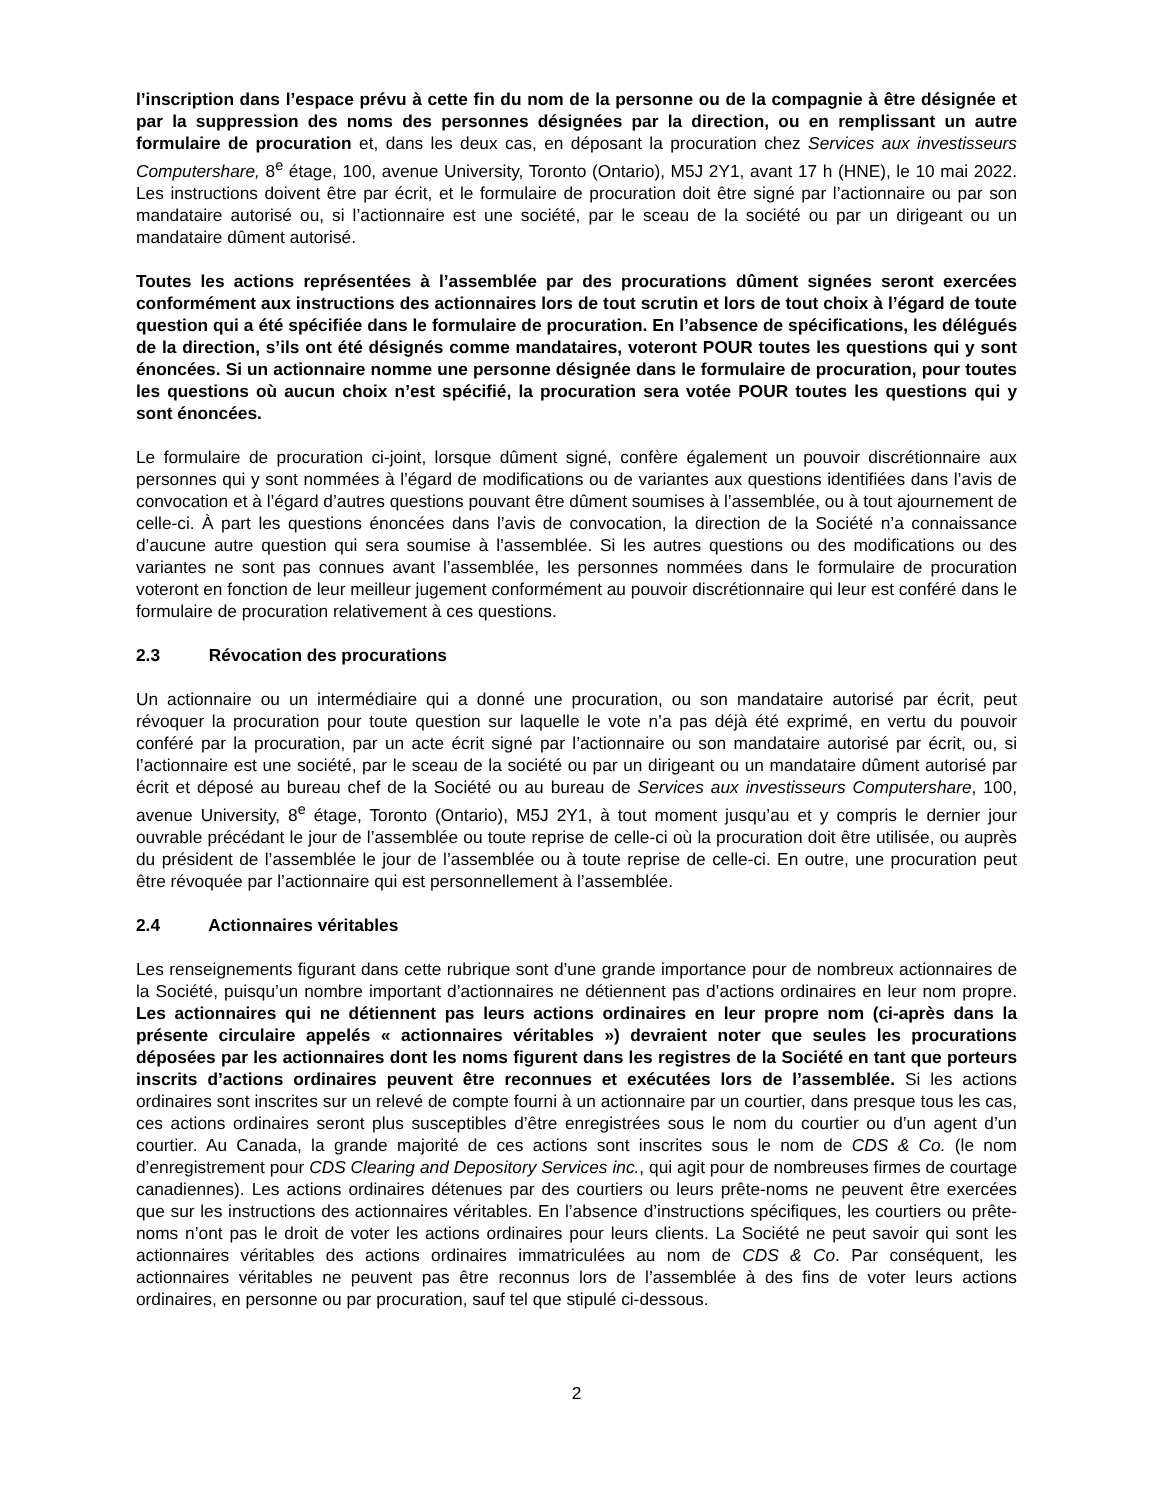l’inscription dans l’espace prévu à cette fin du nom de la personne ou de la compagnie à être désignée et par la suppression des noms des personnes désignées par la direction, ou en remplissant un autre formulaire de procuration et, dans les deux cas, en déposant la procuration chez Services aux investisseurs Computershare, 8<sup>e</sup> étage, 100, avenue University, Toronto (Ontario), M5J 2Y1, avant 17 h (HNE), le 10 mai 2022. Les instructions doivent être par écrit, et le formulaire de procuration doit être signé par l’actionnaire ou par son mandataire autorisé ou, si l’actionnaire est une société, par le sceau de la société ou par un dirigeant ou un mandataire dûment autorisé.
Toutes les actions représentées à l’assemblée par des procurations dûment signées seront exercées conformément aux instructions des actionnaires lors de tout scrutin et lors de tout choix à l’égard de toute question qui a été spécifiée dans le formulaire de procuration. En l’absence de spécifications, les délégués de la direction, s’ils ont été désignés comme mandataires, voteront POUR toutes les questions qui y sont énoncées. Si un actionnaire nomme une personne désignée dans le formulaire de procuration, pour toutes les questions où aucun choix n’est spécifié, la procuration sera votée POUR toutes les questions qui y sont énoncées.
Le formulaire de procuration ci-joint, lorsque dûment signé, confère également un pouvoir discrétionnaire aux personnes qui y sont nommées à l’égard de modifications ou de variantes aux questions identifiées dans l’avis de convocation et à l’égard d’autres questions pouvant être dûment soumises à l’assemblée, ou à tout ajournement de celle-ci. À part les questions énoncées dans l’avis de convocation, la direction de la Société n’a connaissance d’aucune autre question qui sera soumise à l’assemblée. Si les autres questions ou des modifications ou des variantes ne sont pas connues avant l’assemblée, les personnes nommées dans le formulaire de procuration voteront en fonction de leur meilleur jugement conformément au pouvoir discrétionnaire qui leur est conféré dans le formulaire de procuration relativement à ces questions.
2.3 Révocation des procurations
Un actionnaire ou un intermédiaire qui a donné une procuration, ou son mandataire autorisé par écrit, peut révoquer la procuration pour toute question sur laquelle le vote n’a pas déjà été exprimé, en vertu du pouvoir conféré par la procuration, par un acte écrit signé par l’actionnaire ou son mandataire autorisé par écrit, ou, si l’actionnaire est une société, par le sceau de la société ou par un dirigeant ou un mandataire dûment autorisé par écrit et déposé au bureau chef de la Société ou au bureau de Services aux investisseurs Computershare, 100, avenue University, 8<sup>e</sup> étage, Toronto (Ontario), M5J 2Y1, à tout moment jusqu’au et y compris le dernier jour ouvrable précédant le jour de l’assemblée ou toute reprise de celle-ci où la procuration doit être utilisée, ou auprès du président de l’assemblée le jour de l’assemblée ou à toute reprise de celle-ci. En outre, une procuration peut être révoquée par l’actionnaire qui est personnellement à l’assemblée.
2.4 Actionnaires véritables
Les renseignements figurant dans cette rubrique sont d’une grande importance pour de nombreux actionnaires de la Société, puisqu’un nombre important d’actionnaires ne détiennent pas d’actions ordinaires en leur nom propre. Les actionnaires qui ne détiennent pas leurs actions ordinaires en leur propre nom (ci-après dans la présente circulaire appelés « actionnaires véritables ») devraient noter que seules les procurations déposées par les actionnaires dont les noms figurent dans les registres de la Société en tant que porteurs inscrits d’actions ordinaires peuvent être reconnues et exécutées lors de l’assemblée. Si les actions ordinaires sont inscrites sur un relevé de compte fourni à un actionnaire par un courtier, dans presque tous les cas, ces actions ordinaires seront plus susceptibles d’être enregistrées sous le nom du courtier ou d’un agent d’un courtier. Au Canada, la grande majorité de ces actions sont inscrites sous le nom de CDS & Co. (le nom d’enregistrement pour CDS Clearing and Depository Services inc., qui agit pour de nombreuses firmes de courtage canadiennes). Les actions ordinaires détenues par des courtiers ou leurs prête-noms ne peuvent être exercées que sur les instructions des actionnaires véritables. En l’absence d’instructions spécifiques, les courtiers ou prête-noms n’ont pas le droit de voter les actions ordinaires pour leurs clients. La Société ne peut savoir qui sont les actionnaires véritables des actions ordinaires immatriculées au nom de CDS & Co. Par conséquent, les actionnaires véritables ne peuvent pas être reconnus lors de l’assemblée à des fins de voter leurs actions ordinaires, en personne ou par procuration, sauf tel que stipulé ci-dessous.
2